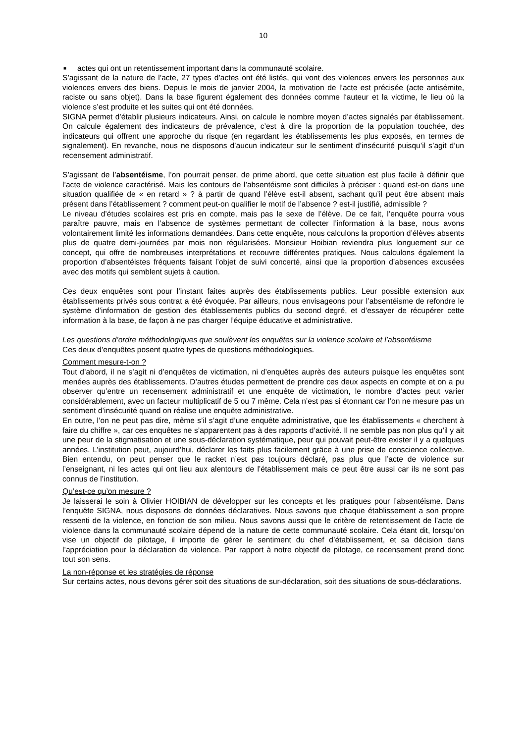10
■ actes qui ont un retentissement important dans la communauté scolaire.
S’agissant de la nature de l’acte, 27 types d’actes ont été listés, qui vont des violences envers les personnes aux violences envers des biens. Depuis le mois de janvier 2004, la motivation de l’acte est précisée (acte antisémite, raciste ou sans objet). Dans la base figurent également des données comme l‘auteur et la victime, le lieu où la violence s’est produite et les suites qui ont été données.
SIGNA permet d’établir plusieurs indicateurs. Ainsi, on calcule le nombre moyen d’actes signalés par établissement. On calcule également des indicateurs de prévalence, c’est à dire la proportion de la population touchée, des indicateurs qui offrent une approche du risque (en regardant les établissements les plus exposés, en termes de signalement). En revanche, nous ne disposons d’aucun indicateur sur le sentiment d’insécurité puisqu’il s’agit d’un recensement administratif.
S’agissant de l’absentéisme, l’on pourrait penser, de prime abord, que cette situation est plus facile à définir que l’acte de violence caractérisé. Mais les contours de l’absentéisme sont difficiles à préciser : quand est-on dans une situation qualifiée de « en retard » ? à partir de quand l’élève est-il absent, sachant qu’il peut être absent mais présent dans l’établissement ? comment peut-on qualifier le motif de l’absence ? est-il justifié, admissible ?
Le niveau d’études scolaires est pris en compte, mais pas le sexe de l’élève. De ce fait, l’enquête pourra vous paraître pauvre, mais en l’absence de systèmes permettant de collecter l’information à la base, nous avons volontairement limité les informations demandées. Dans cette enquête, nous calculons la proportion d’élèves absents plus de quatre demi-journées par mois non régularisées. Monsieur Hoibian reviendra plus longuement sur ce concept, qui offre de nombreuses interprétations et recouvre différentes pratiques. Nous calculons également la proportion d’absentéistes fréquents faisant l’objet de suivi concerté, ainsi que la proportion d’absences excusées avec des motifs qui semblent sujets à caution.
Ces deux enquêtes sont pour l’instant faites auprès des établissements publics. Leur possible extension aux établissements privés sous contrat a été évoquée. Par ailleurs, nous envisageons pour l’absentéisme de refondre le système d’information de gestion des établissements publics du second degré, et d’essayer de récupérer cette information à la base, de façon à ne pas charger l’équipe éducative et administrative.
Les questions d’ordre méthodologiques que soulèvent les enquêtes sur la violence scolaire et l’absentéisme
Ces deux d’enquêtes posent quatre types de questions méthodologiques.
Comment mesure-t-on ?
Tout d’abord, il ne s’agit ni d’enquêtes de victimation, ni d’enquêtes auprès des auteurs puisque les enquêtes sont menées auprès des établissements. D’autres études permettent de prendre ces deux aspects en compte et on a pu observer qu’entre un recensement administratif et une enquête de victimation, le nombre d’actes peut varier considérablement, avec un facteur multiplicatif de 5 ou 7 même. Cela n’est pas si étonnant car l’on ne mesure pas un sentiment d’insécurité quand on réalise une enquête administrative.
En outre, l’on ne peut pas dire, même s’il s’agit d’une enquête administrative, que les établissements « cherchent à faire du chiffre », car ces enquêtes ne s’apparentent pas à des rapports d’activité. Il ne semble pas non plus qu’il y ait une peur de la stigmatisation et une sous-déclaration systématique, peur qui pouvait peut-être exister il y a quelques années. L’institution peut, aujourd’hui, déclarer les faits plus facilement grâce à une prise de conscience collective. Bien entendu, on peut penser que le racket n’est pas toujours déclaré, pas plus que l’acte de violence sur l’enseignant, ni les actes qui ont lieu aux alentours de l’établissement mais ce peut être aussi car ils ne sont pas connus de l’institution.
Qu’est-ce qu’on mesure ?
Je laisserai le soin à Olivier HOIBIAN de développer sur les concepts et les pratiques pour l’absentéisme. Dans l’enquête SIGNA, nous disposons de données déclaratives. Nous savons que chaque établissement a son propre ressenti de la violence, en fonction de son milieu. Nous savons aussi que le critère de retentissement de l’acte de violence dans la communauté scolaire dépend de la nature de cette communauté scolaire. Cela étant dit, lorsqu’on vise un objectif de pilotage, il importe de gérer le sentiment du chef d’établissement, et sa décision dans l’appréciation pour la déclaration de violence. Par rapport à notre objectif de pilotage, ce recensement prend donc tout son sens.
La non-réponse et les stratégies de réponse
Sur certains actes, nous devons gérer soit des situations de sur-déclaration, soit des situations de sous-déclarations.